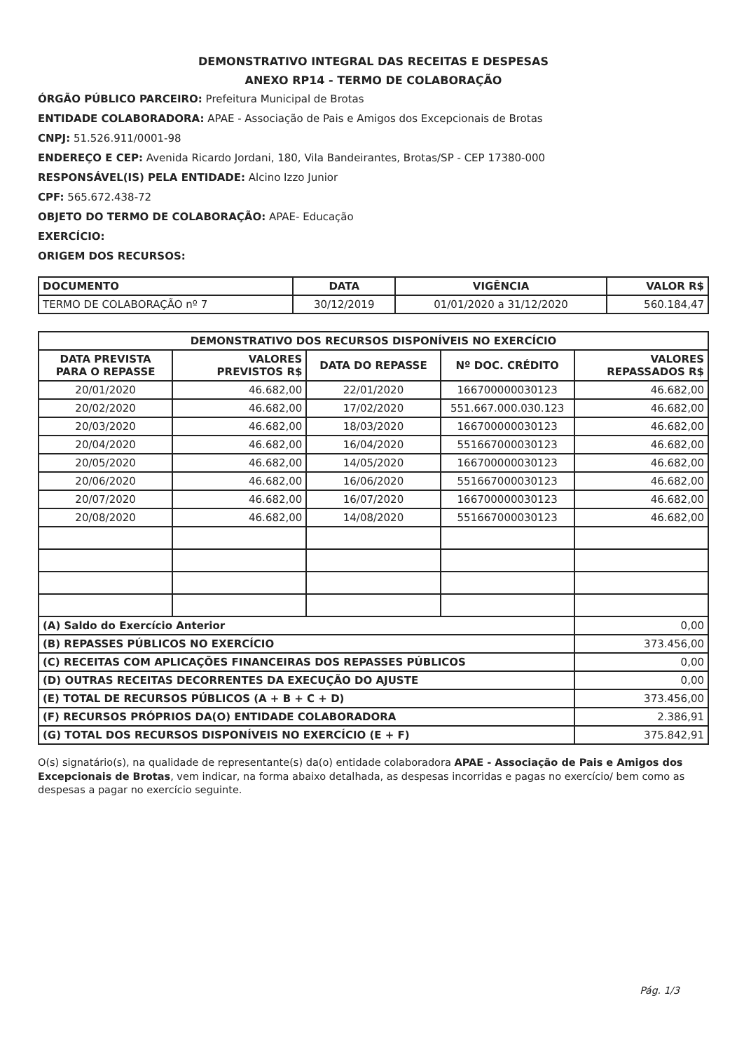DEMONSTRATIVO INTEGRAL DAS RECEITAS E DESPESAS
ANEXO RP14 - TERMO DE COLABORAÇÃO
ÓRGÃO PÚBLICO PARCEIRO: Prefeitura Municipal de Brotas
ENTIDADE COLABORADORA: APAE - Associação de Pais e Amigos dos Excepcionais de Brotas
CNPJ: 51.526.911/0001-98
ENDEREÇO E CEP: Avenida Ricardo Jordani, 180, Vila Bandeirantes, Brotas/SP - CEP 17380-000
RESPONSÁVEL(IS) PELA ENTIDADE: Alcino Izzo Junior
CPF: 565.672.438-72
OBJETO DO TERMO DE COLABORAÇÃO: APAE- Educação
EXERCÍCIO:
ORIGEM DOS RECURSOS:
| DOCUMENTO | DATA | VIGÊNCIA | VALOR R$ |
| --- | --- | --- | --- |
| TERMO DE COLABORAÇÃO nº 7 | 30/12/2019 | 01/01/2020 a 31/12/2020 | 560.184,47 |
| DEMONSTRATIVO DOS RECURSOS DISPONÍVEIS NO EXERCÍCIO | | | | |
| --- | --- | --- | --- | --- |
| DATA PREVISTA PARA O REPASSE | VALORES PREVISTOS R$ | DATA DO REPASSE | Nº DOC. CRÉDITO | VALORES REPASSADOS R$ |
| 20/01/2020 | 46.682,00 | 22/01/2020 | 166700000030123 | 46.682,00 |
| 20/02/2020 | 46.682,00 | 17/02/2020 | 551.667.000.030.123 | 46.682,00 |
| 20/03/2020 | 46.682,00 | 18/03/2020 | 166700000030123 | 46.682,00 |
| 20/04/2020 | 46.682,00 | 16/04/2020 | 551667000030123 | 46.682,00 |
| 20/05/2020 | 46.682,00 | 14/05/2020 | 166700000030123 | 46.682,00 |
| 20/06/2020 | 46.682,00 | 16/06/2020 | 551667000030123 | 46.682,00 |
| 20/07/2020 | 46.682,00 | 16/07/2020 | 166700000030123 | 46.682,00 |
| 20/08/2020 | 46.682,00 | 14/08/2020 | 551667000030123 | 46.682,00 |
| (A) Saldo do Exercício Anterior | | | | 0,00 |
| (B) REPASSES PÚBLICOS NO EXERCÍCIO | | | | 373.456,00 |
| (C) RECEITAS COM APLICAÇÕES FINANCEIRAS DOS REPASSES PÚBLICOS | | | | 0,00 |
| (D) OUTRAS RECEITAS DECORRENTES DA EXECUÇÃO DO AJUSTE | | | | 0,00 |
| (E) TOTAL DE RECURSOS PÚBLICOS (A + B + C + D) | | | | 373.456,00 |
| (F) RECURSOS PRÓPRIOS DA(O) ENTIDADE COLABORADORA | | | | 2.386,91 |
| (G) TOTAL DOS RECURSOS DISPONÍVEIS NO EXERCÍCIO (E + F) | | | | 375.842,91 |
O(s) signatário(s), na qualidade de representante(s) da(o) entidade colaboradora APAE - Associação de Pais e Amigos dos Excepcionais de Brotas, vem indicar, na forma abaixo detalhada, as despesas incorridas e pagas no exercício/ bem como as despesas a pagar no exercício seguinte.
Pág. 1/3